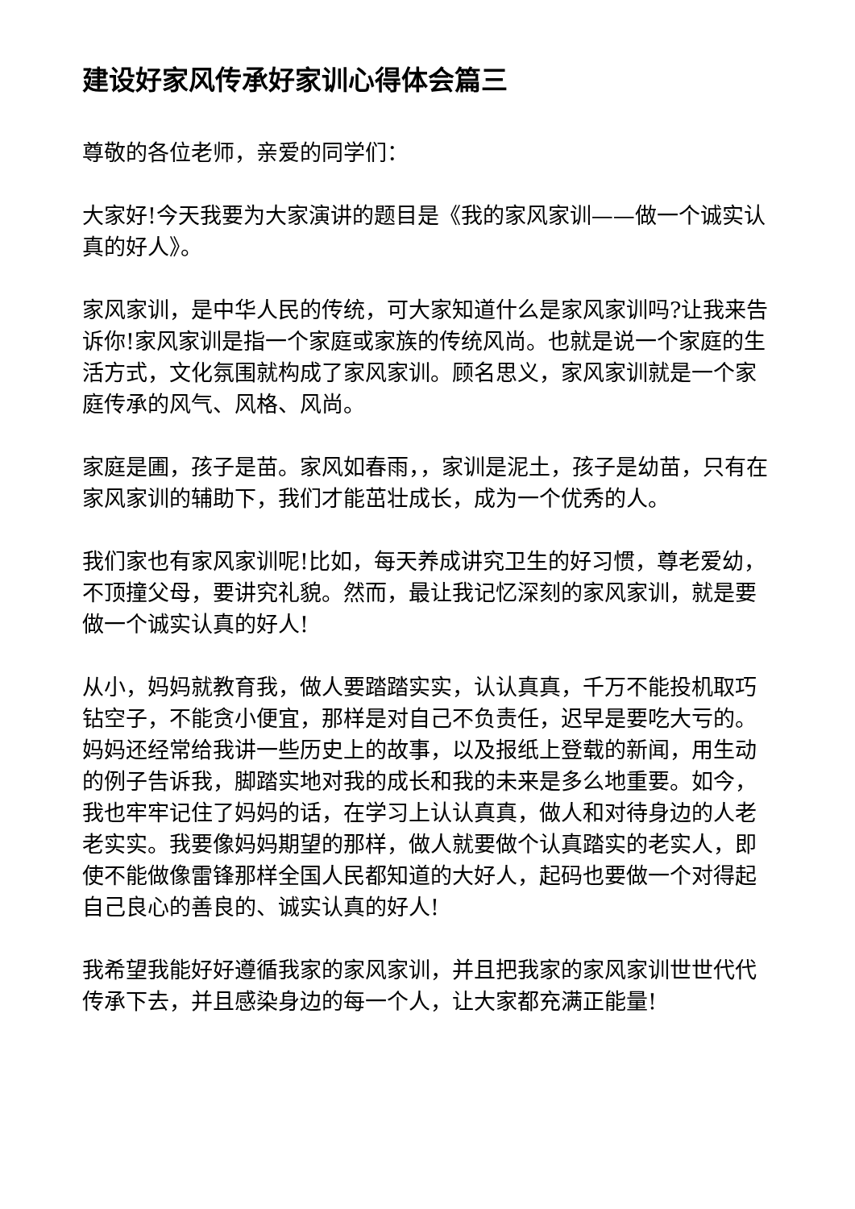建设好家风传承好家训心得体会篇三
尊敬的各位老师，亲爱的同学们：
大家好!今天我要为大家演讲的题目是《我的家风家训——做一个诚实认真的好人》。
家风家训，是中华人民的传统，可大家知道什么是家风家训吗?让我来告诉你!家风家训是指一个家庭或家族的传统风尚。也就是说一个家庭的生活方式，文化氛围就构成了家风家训。顾名思义，家风家训就是一个家庭传承的风气、风格、风尚。
家庭是圃，孩子是苗。家风如春雨，，家训是泥土，孩子是幼苗，只有在家风家训的辅助下，我们才能茁壮成长，成为一个优秀的人。
我们家也有家风家训呢!比如，每天养成讲究卫生的好习惯，尊老爱幼，不顶撞父母，要讲究礼貌。然而，最让我记忆深刻的家风家训，就是要做一个诚实认真的好人!
从小，妈妈就教育我，做人要踏踏实实，认认真真，千万不能投机取巧钻空子，不能贪小便宜，那样是对自己不负责任，迟早是要吃大亏的。妈妈还经常给我讲一些历史上的故事，以及报纸上登载的新闻，用生动的例子告诉我，脚踏实地对我的成长和我的未来是多么地重要。如今，我也牢牢记住了妈妈的话，在学习上认认真真，做人和对待身边的人老老实实。我要像妈妈期望的那样，做人就要做个认真踏实的老实人，即使不能做像雷锋那样全国人民都知道的大好人，起码也要做一个对得起自己良心的善良的、诚实认真的好人!
我希望我能好好遵循我家的家风家训，并且把我家的家风家训世世代代传承下去，并且感染身边的每一个人，让大家都充满正能量!